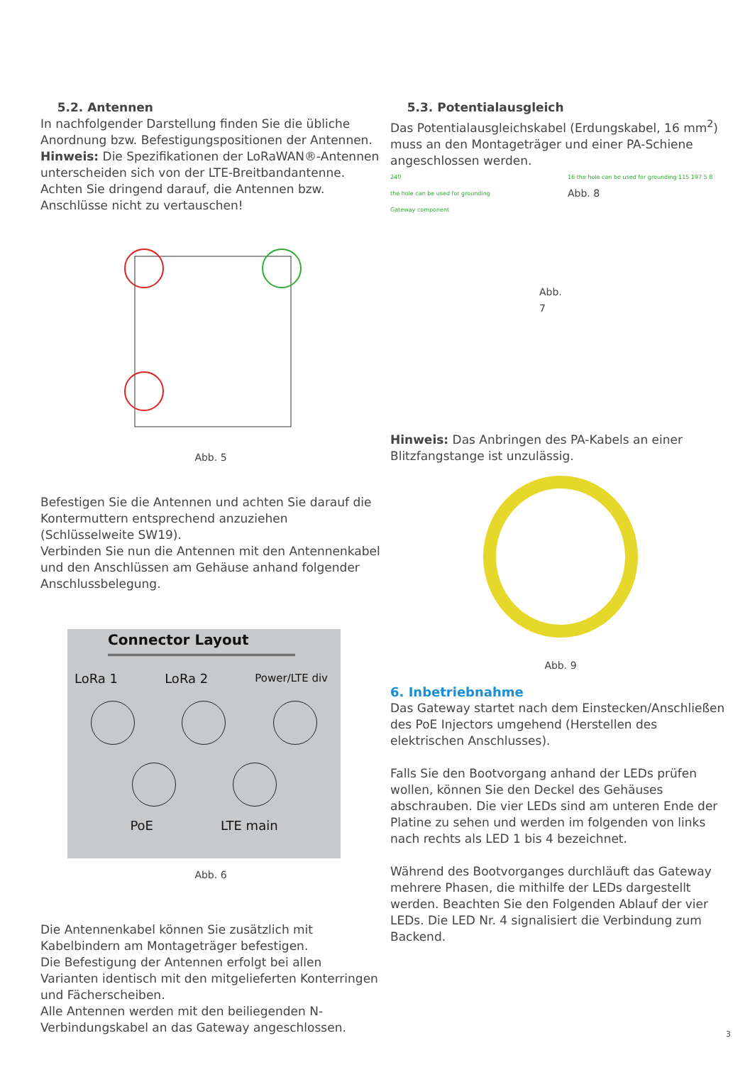5.2. Antennen
In nachfolgender Darstellung finden Sie die übliche Anordnung bzw. Befestigungspositionen der Antennen. Hinweis: Die Spezifikationen der LoRaWAN®-Antennen unterscheiden sich von der LTE-Breitbandantenne. Achten Sie dringend darauf, die Antennen bzw. Anschlüsse nicht zu vertauschen!
Abb. 5
Befestigen Sie die Antennen und achten Sie darauf die Kontermuttern entsprechend anzuziehen (Schlüsselweite SW19).
Verbinden Sie nun die Antennen mit den Antennenkabel und den Anschlüssen am Gehäuse anhand folgender Anschlussbelegung.
Connector Layout
LoRa 1 LoRa 2 Power/LTE div
PoE LTE main
Abb. 6
Die Antennenkabel können Sie zusätzlich mit Kabelbindern am Montageträger befestigen.
Die Befestigung der Antennen erfolgt bei allen Varianten identisch mit den mitgelieferten Konterringen und Fächerscheiben.
Alle Antennen werden mit den beiliegenden N-Verbindungskabel an das Gateway angeschlossen.
5.3. Potentialausgleich
Das Potentialausgleichskabel (Erdungskabel, 16 mm<sup>2</sup>) muss an den Montageträger und einer PA-Schiene angeschlossen werden.
240
the hole can be used for grounding
Gateway component
Abb. 7
16 the hole can be used for grounding 115 197 5 8 Abb. 8
Hinweis: Das Anbringen des PA-Kabels an einer Blitzfangstange ist unzulässig.
Abb. 9
6. Inbetriebnahme
Das Gateway startet nach dem Einstecken/Anschließen des PoE Injectors umgehend (Herstellen des elektrischen Anschlusses).
Falls Sie den Bootvorgang anhand der LEDs prüfen wollen, können Sie den Deckel des Gehäuses abschrauben. Die vier LEDs sind am unteren Ende der Platine zu sehen und werden im folgenden von links nach rechts als LED 1 bis 4 bezeichnet.
Während des Bootvorganges durchläuft das Gateway mehrere Phasen, die mithilfe der LEDs dargestellt werden. Beachten Sie den Folgenden Ablauf der vier LEDs. Die LED Nr. 4 signalisiert die Verbindung zum Backend.
3